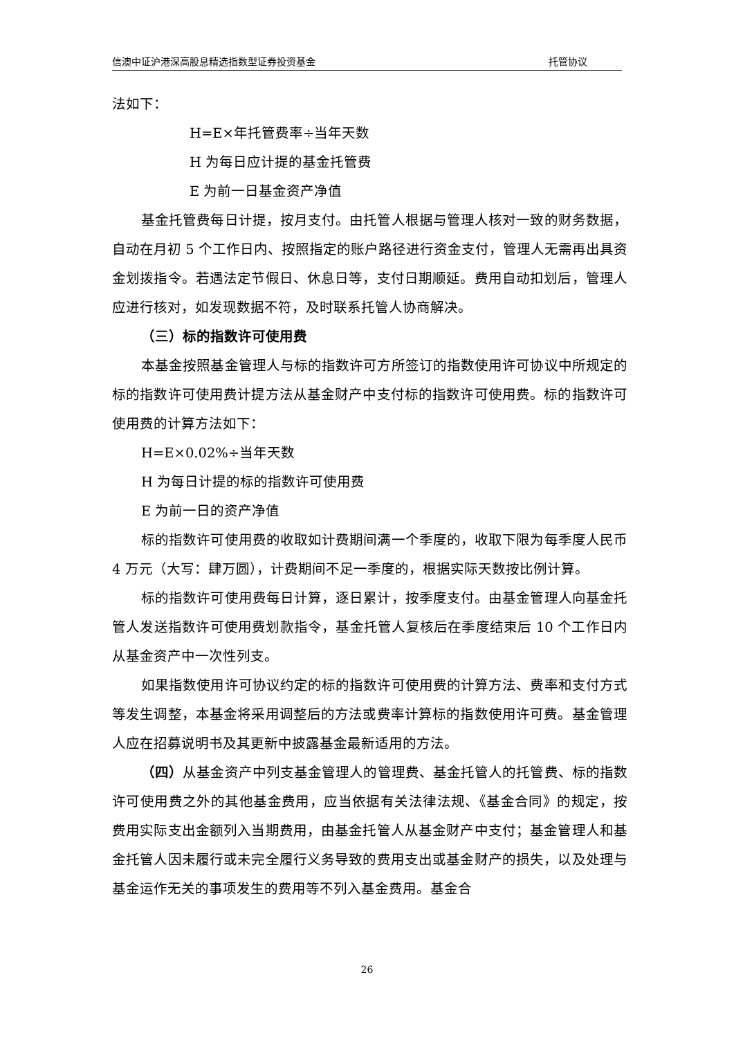信澳中证沪港深高股息精选指数型证券投资基金 托管协议
法如下：
H=E×年托管费率÷当年天数
H 为每日应计提的基金托管费
E 为前一日基金资产净值
基金托管费每日计提，按月支付。由托管人根据与管理人核对一致的财务数据，自动在月初 5 个工作日内、按照指定的账户路径进行资金支付，管理人无需再出具资金划拨指令。若遇法定节假日、休息日等，支付日期顺延。费用自动扣划后，管理人应进行核对，如发现数据不符，及时联系托管人协商解决。
（三）标的指数许可使用费
本基金按照基金管理人与标的指数许可方所签订的指数使用许可协议中所规定的标的指数许可使用费计提方法从基金财产中支付标的指数许可使用费。标的指数许可使用费的计算方法如下：
H=E×0.02%÷当年天数
H 为每日计提的标的指数许可使用费
E 为前一日的资产净值
标的指数许可使用费的收取如计费期间满一个季度的，收取下限为每季度人民币 4 万元（大写：肆万圆），计费期间不足一季度的，根据实际天数按比例计算。
标的指数许可使用费每日计算，逐日累计，按季度支付。由基金管理人向基金托管人发送指数许可使用费划款指令，基金托管人复核后在季度结束后 10 个工作日内从基金资产中一次性列支。
如果指数使用许可协议约定的标的指数许可使用费的计算方法、费率和支付方式等发生调整，本基金将采用调整后的方法或费率计算标的指数使用许可费。基金管理人应在招募说明书及其更新中披露基金最新适用的方法。
（四）从基金资产中列支基金管理人的管理费、基金托管人的托管费、标的指数许可使用费之外的其他基金费用，应当依据有关法律法规、《基金合同》的规定，按费用实际支出金额列入当期费用，由基金托管人从基金财产中支付；基金管理人和基金托管人因未履行或未完全履行义务导致的费用支出或基金财产的损失，以及处理与基金运作无关的事项发生的费用等不列入基金费用。基金合
26